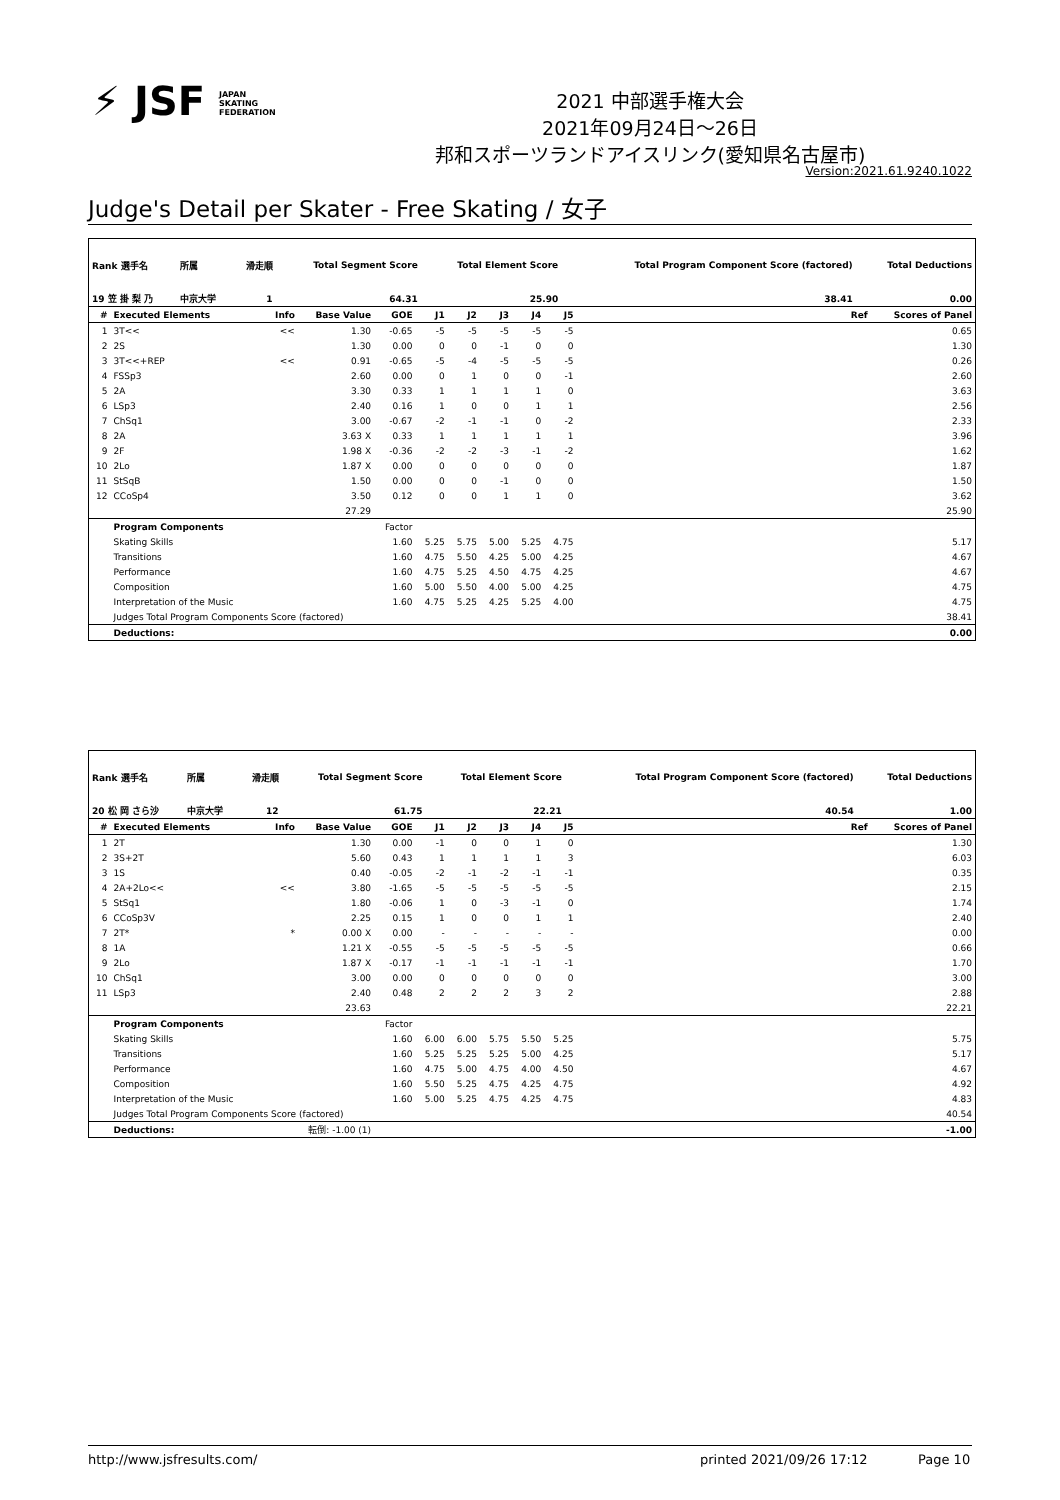⚡ JSF JAPAN
SKATING
FEDERATION
2021 中部選手権大会
2021年09月24日～26日
邦和スポーツランドアイスリンク(愛知県名古屋市)
Version:2021.61.9240.1022
Judge's Detail per Skater - Free Skating / 女子
| Rank 選手名 | 所属 | 滑走順 | Total Segment Score | Total Element Score | Total Program Component Score (factored) | Total Deductions |
| --- | --- | --- | --- | --- | --- | --- |
| 19 笠 掛 梨 乃 | 中京大学 | 1 | 64.31 | 25.90 | 38.41 | 0.00 |
| # | Executed Elements | Info | Base Value | GOE | J1 | J2 | J3 | J4 | J5 | | Ref | Scores of Panel |
| --- | --- | --- | --- | --- | --- | --- | --- | --- | --- | --- | --- | --- |
| 1 | 3T<< | << | 1.30 | -0.65 | -5 | -5 | -5 | -5 | -5 | | | 0.65 |
| 2 | 2S | | 1.30 | 0.00 | 0 | 0 | -1 | 0 | 0 | | | 1.30 |
| 3 | 3T<<+REP | << | 0.91 | -0.65 | -5 | -4 | -5 | -5 | -5 | | | 0.26 |
| 4 | FSSp3 | | 2.60 | 0.00 | 0 | 1 | 0 | 0 | -1 | | | 2.60 |
| 5 | 2A | | 3.30 | 0.33 | 1 | 1 | 1 | 1 | 0 | | | 3.63 |
| 6 | LSp3 | | 2.40 | 0.16 | 1 | 0 | 0 | 1 | 1 | | | 2.56 |
| 7 | ChSq1 | | 3.00 | -0.67 | -2 | -1 | -1 | 0 | -2 | | | 2.33 |
| 8 | 2A | | 3.63 X | 0.33 | 1 | 1 | 1 | 1 | 1 | | | 3.96 |
| 9 | 2F | | 1.98 X | -0.36 | -2 | -2 | -3 | -1 | -2 | | | 1.62 |
| 10 | 2Lo | | 1.87 X | 0.00 | 0 | 0 | 0 | 0 | 0 | | | 1.87 |
| 11 | StSqB | | 1.50 | 0.00 | 0 | 0 | -1 | 0 | 0 | | | 1.50 |
| 12 | CCoSp4 | | 3.50 | 0.12 | 0 | 0 | 1 | 1 | 0 | | | 3.62 |
| | | | 27.29 | | | | | | | | | 25.90 |
| | Program Components | | | Factor | | | | | | | | |
| | Skating Skills | | | 1.60 | 5.25 | 5.75 | 5.00 | 5.25 | 4.75 | | | 5.17 |
| | Transitions | | | 1.60 | 4.75 | 5.50 | 4.25 | 5.00 | 4.25 | | | 4.67 |
| | Performance | | | 1.60 | 4.75 | 5.25 | 4.50 | 4.75 | 4.25 | | | 4.67 |
| | Composition | | | 1.60 | 5.00 | 5.50 | 4.00 | 5.00 | 4.25 | | | 4.75 |
| | Interpretation of the Music | | | 1.60 | 4.75 | 5.25 | 4.25 | 5.25 | 4.00 | | | 4.75 |
| | Judges Total Program Components Score (factored) | | | | | | | | | | | 38.41 |
| | Deductions: | | | | | | | | | | | 0.00 |
| Rank 選手名 | 所属 | 滑走順 | Total Segment Score | Total Element Score | Total Program Component Score (factored) | Total Deductions |
| --- | --- | --- | --- | --- | --- | --- |
| 20 松 岡 さら沙 | 中京大学 | 12 | 61.75 | 22.21 | 40.54 | 1.00 |
| # | Executed Elements | Info | Base Value | GOE | J1 | J2 | J3 | J4 | J5 | | Ref | Scores of Panel |
| --- | --- | --- | --- | --- | --- | --- | --- | --- | --- | --- | --- | --- |
| 1 | 2T | | 1.30 | 0.00 | -1 | 0 | 0 | 1 | 0 | | | 1.30 |
| 2 | 3S+2T | | 5.60 | 0.43 | 1 | 1 | 1 | 1 | 3 | | | 6.03 |
| 3 | 1S | | 0.40 | -0.05 | -2 | -1 | -2 | -1 | -1 | | | 0.35 |
| 4 | 2A+2Lo<< | << | 3.80 | -1.65 | -5 | -5 | -5 | -5 | -5 | | | 2.15 |
| 5 | StSq1 | | 1.80 | -0.06 | 1 | 0 | -3 | -1 | 0 | | | 1.74 |
| 6 | CCoSp3V | | 2.25 | 0.15 | 1 | 0 | 0 | 1 | 1 | | | 2.40 |
| 7 | 2T* | * | 0.00 X | 0.00 | - | - | - | - | - | | | 0.00 |
| 8 | 1A | | 1.21 X | -0.55 | -5 | -5 | -5 | -5 | -5 | | | 0.66 |
| 9 | 2Lo | | 1.87 X | -0.17 | -1 | -1 | -1 | -1 | -1 | | | 1.70 |
| 10 | ChSq1 | | 3.00 | 0.00 | 0 | 0 | 0 | 0 | 0 | | | 3.00 |
| 11 | LSp3 | | 2.40 | 0.48 | 2 | 2 | 2 | 3 | 2 | | | 2.88 |
| | | | 23.63 | | | | | | | | | 22.21 |
| | Program Components | | | Factor | | | | | | | | |
| | Skating Skills | | | 1.60 | 6.00 | 6.00 | 5.75 | 5.50 | 5.25 | | | 5.75 |
| | Transitions | | | 1.60 | 5.25 | 5.25 | 5.25 | 5.00 | 4.25 | | | 5.17 |
| | Performance | | | 1.60 | 4.75 | 5.00 | 4.75 | 4.00 | 4.50 | | | 4.67 |
| | Composition | | | 1.60 | 5.50 | 5.25 | 4.75 | 4.25 | 4.75 | | | 4.92 |
| | Interpretation of the Music | | | 1.60 | 5.00 | 5.25 | 4.75 | 4.25 | 4.75 | | | 4.83 |
| | Judges Total Program Components Score (factored) | | | | | | | | | | | 40.54 |
| | Deductions: | 転倒: -1.00 (1) | | | | | | | | | | -1.00 |
http://www.jsfresults.com/ printed 2021/09/26 17:12 Page 10